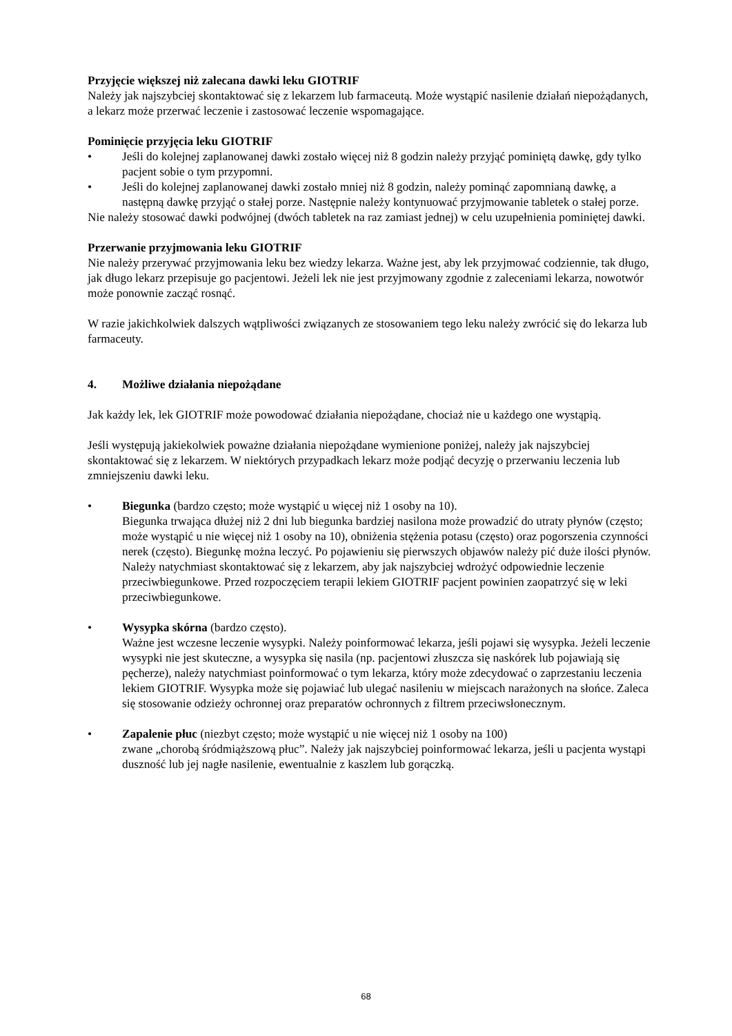Przyjęcie większej niż zalecana dawki leku GIOTRIF
Należy jak najszybciej skontaktować się z lekarzem lub farmaceutą. Może wystąpić nasilenie działań niepożądanych, a lekarz może przerwać leczenie i zastosować leczenie wspomagające.
Pominięcie przyjęcia leku GIOTRIF
• Jeśli do kolejnej zaplanowanej dawki zostało więcej niż 8 godzin należy przyjąć pominiętą dawkę, gdy tylko pacjent sobie o tym przypomni.
• Jeśli do kolejnej zaplanowanej dawki zostało mniej niż 8 godzin, należy pominąć zapomnianą dawkę, a następną dawkę przyjąć o stałej porze. Następnie należy kontynuować przyjmowanie tabletek o stałej porze.
Nie należy stosować dawki podwójnej (dwóch tabletek na raz zamiast jednej) w celu uzupełnienia pominiętej dawki.
Przerwanie przyjmowania leku GIOTRIF
Nie należy przerywać przyjmowania leku bez wiedzy lekarza. Ważne jest, aby lek przyjmować codziennie, tak długo, jak długo lekarz przepisuje go pacjentowi. Jeżeli lek nie jest przyjmowany zgodnie z zaleceniami lekarza, nowotwór może ponownie zacząć rosnąć.
W razie jakichkolwiek dalszych wątpliwości związanych ze stosowaniem tego leku należy zwrócić się do lekarza lub farmaceuty.
4. Możliwe działania niepożądane
Jak każdy lek, lek GIOTRIF może powodować działania niepożądane, chociaż nie u każdego one wystąpią.
Jeśli występują jakiekolwiek poważne działania niepożądane wymienione poniżej, należy jak najszybciej skontaktować się z lekarzem. W niektórych przypadkach lekarz może podjąć decyzję o przerwaniu leczenia lub zmniejszeniu dawki leku.
• Biegunka (bardzo często; może wystąpić u więcej niż 1 osoby na 10).
Biegunka trwająca dłużej niż 2 dni lub biegunka bardziej nasilona może prowadzić do utraty płynów (często; może wystąpić u nie więcej niż 1 osoby na 10), obniżenia stężenia potasu (często) oraz pogorszenia czynności nerek (często). Biegunkę można leczyć. Po pojawieniu się pierwszych objawów należy pić duże ilości płynów. Należy natychmiast skontaktować się z lekarzem, aby jak najszybciej wdrożyć odpowiednie leczenie przeciwbiegunkowe. Przed rozpoczęciem terapii lekiem GIOTRIF pacjent powinien zaopatrzyć się w leki przeciwbiegunkowe.
• Wysypka skórna (bardzo często).
Ważne jest wczesne leczenie wysypki. Należy poinformować lekarza, jeśli pojawi się wysypka. Jeżeli leczenie wysypki nie jest skuteczne, a wysypka się nasila (np. pacjentowi złuszcza się naskórek lub pojawiają się pęcherze), należy natychmiast poinformować o tym lekarza, który może zdecydować o zaprzestaniu leczenia lekiem GIOTRIF. Wysypka może się pojawiać lub ulegać nasileniu w miejscach narażonych na słońce. Zaleca się stosowanie odzieży ochronnej oraz preparatów ochronnych z filtrem przeciwsłonecznym.
• Zapalenie płuc (niezbyt często; może wystąpić u nie więcej niż 1 osoby na 100)
zwane „chorobą śródmiąższową płuc”. Należy jak najszybciej poinformować lekarza, jeśli u pacjenta wystąpi duszność lub jej nagłe nasilenie, ewentualnie z kaszlem lub gorączką.
68